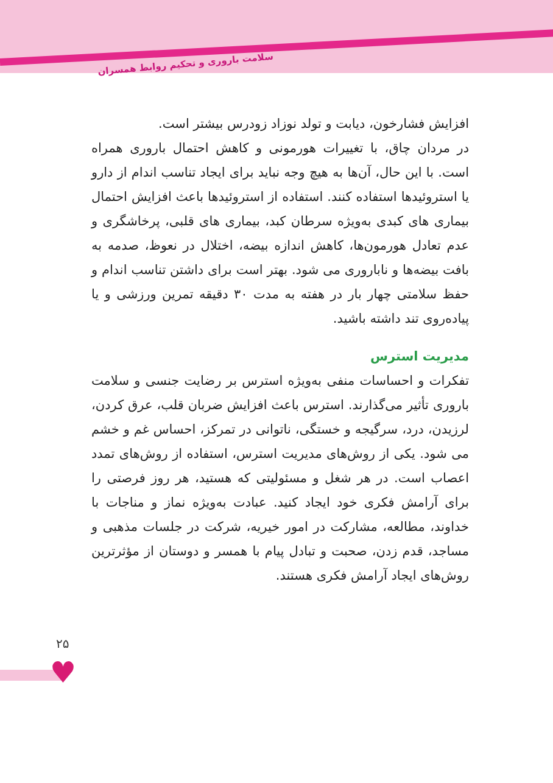سلامت باروری و تحکیم روابط همسران
افزایش فشارخون، دیابت و تولد نوزاد زودرس بیشتر است.
در مردان چاق، با تغییرات هورمونی و کاهش احتمال باروری همراه است. با این حال، آن‌ها به هیچ وجه نباید برای ایجاد تناسب اندام از دارو یا استروئیدها استفاده کنند. استفاده از استروئیدها باعث افزایش احتمال بیماری های کبدی به‌ویژه سرطان کبد، بیماری های قلبی، پرخاشگری و عدم تعادل هورمون‌ها، کاهش اندازه بیضه، اختلال در نعوظ، صدمه به بافت بیضه‌ها و ناباروری می شود. بهتر است برای داشتن تناسب اندام و حفظ سلامتی چهار بار در هفته به مدت ۳۰ دقیقه تمرین ورزشی و یا پیاده‌روی تند داشته باشید.
مدیریت استرس
تفکرات و احساسات منفی به‌ویژه استرس بر رضایت جنسی و سلامت باروری تأثیر می‌گذارند. استرس باعث افزایش ضربان قلب، عرق کردن، لرزیدن، درد، سرگیجه و خستگی، ناتوانی در تمرکز، احساس غم و خشم می شود. یکی از روش‌های مدیریت استرس، استفاده از روش‌های تمدد اعصاب است. در هر شغل و مسئولیتی که هستید، هر روز فرصتی را برای آرامش فکری خود ایجاد کنید. عبادت به‌ویژه نماز و مناجات با خداوند، مطالعه، مشارکت در امور خیریه، شرکت در جلسات مذهبی و مساجد، قدم زدن، صحبت و تبادل پیام با همسر و دوستان از مؤثرترین روش‌های ایجاد آرامش فکری هستند.
۲۵
♥